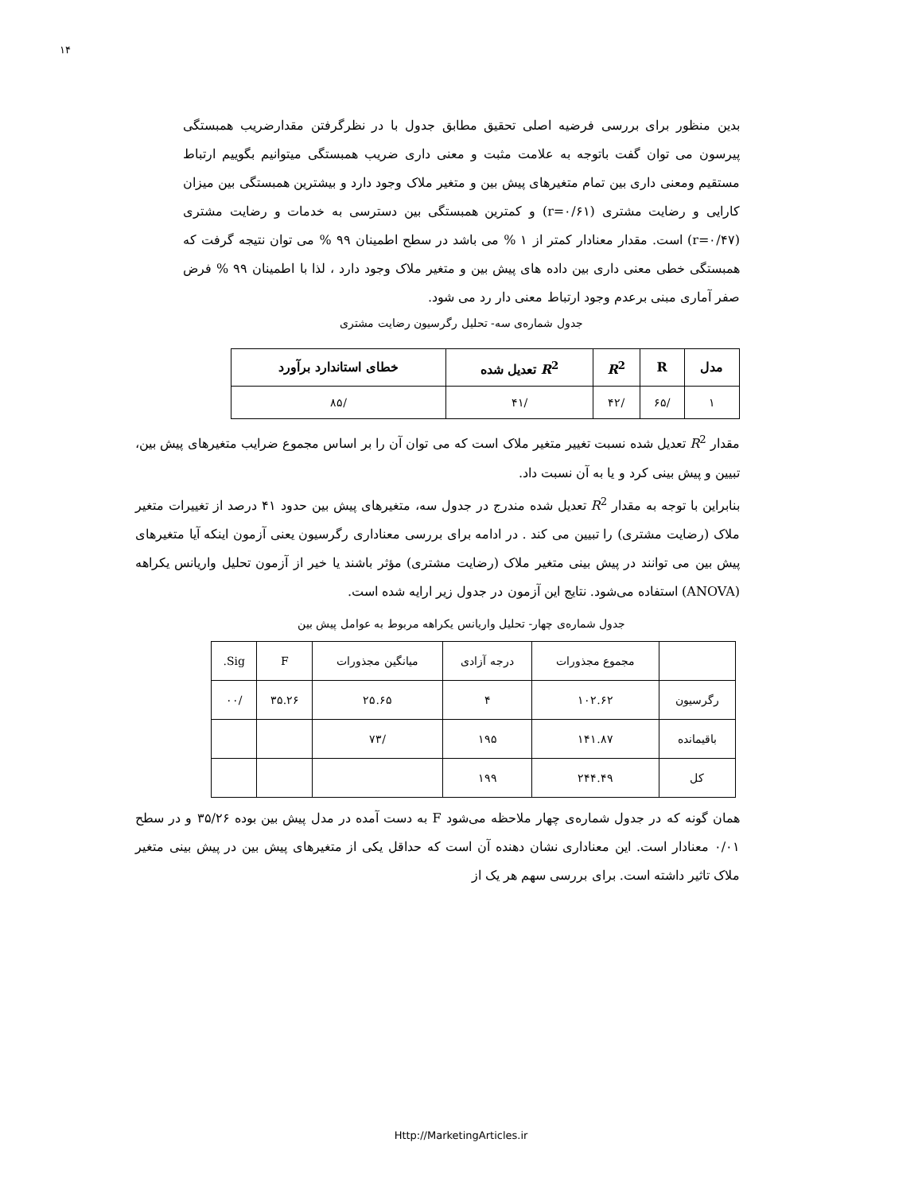۱۴
بدین منظور برای بررسی فرضیه اصلی تحقیق مطابق جدول با در نظرگرفتن مقدارضریب همبستگی پیرسون می توان گفت باتوجه به علامت مثبت و معنی داری ضریب همبستگی میتوانیم بگوییم ارتباط مستقیم ومعنی داری بین تمام متغیرهای پیش بین و متغیر ملاک وجود دارد و بیشترین همبستگی بین میزان کارایی و رضایت مشتری (r=۰/۶۱) و کمترین همبستگی بین دسترسی به خدمات و رضایت مشتری (r=۰/۴۷) است. مقدار معنادار کمتر از ۱ % می باشد در سطح اطمینان ۹۹ % می توان نتیجه گرفت که همبستگی خطی معنی داری بین داده های پیش بین و متغیر ملاک وجود دارد ، لذا با اطمینان ۹۹ % فرض صفر آماری مبنی برعدم وجود ارتباط معنی دار رد می شود.
جدول شماره‌ی سه- تحلیل رگرسیون رضایت مشتری
| مدل | R | R<sup>2</sup> | R<sup>2</sup> تعدیل شده | خطای استاندارد برآورد |
| --- | --- | --- | --- | --- |
| ۱ | /۶۵ | /۴۲ | /۴۱ | /۸۵ |
مقدار R<sup>2</sup> تعدیل شده نسبت تغییر متغیر ملاک است که می توان آن را بر اساس مجموع ضرایب متغیرهای پیش بین، تبیین و پیش بینی کرد و یا به آن نسبت داد.
بنابراین با توجه به مقدار R<sup>2</sup> تعدیل شده مندرج در جدول سه، متغیرهای پیش بین حدود ۴۱ درصد از تغییرات متغیر ملاک (رضایت مشتری) را تبیین می کند . در ادامه برای بررسی معناداری رگرسیون یعنی آزمون اینکه آیا متغیرهای پیش بین می توانند در پیش بینی متغیر ملاک (رضایت مشتری) مؤثر باشند یا خیر از آزمون تحلیل واریانس یکراهه (ANOVA) استفاده می‌شود. نتایج این آزمون در جدول زیر ارایه شده است.
جدول شماره‌ی چهار- تحلیل واریانس یکراهه مربوط به عوامل پیش بین
| | مجموع مجذورات | درجه آزادی | میانگین مجذورات | F | Sig. |
| رگرسیون | ۱۰۲.۶۲ | ۴ | ۲۵.۶۵ | ۳۵.۲۶ | /۰۰ |
| باقیمانده | ۱۴۱.۸۷ | ۱۹۵ | /۷۳ | | |
| کل | ۲۴۴.۴۹ | ۱۹۹ | | | |
همان گونه که در جدول شماره‌ی چهار ملاحظه می‌شود F به دست آمده در مدل پیش بین بوده ۳۵/۲۶ و در سطح ۰/۰۱ معنادار است. این معناداری نشان دهنده آن است که حداقل یکی از متغیرهای پیش بین در پیش بینی متغیر ملاک تاثیر داشته است. برای بررسی سهم هر یک از
Http://MarketingArticles.ir